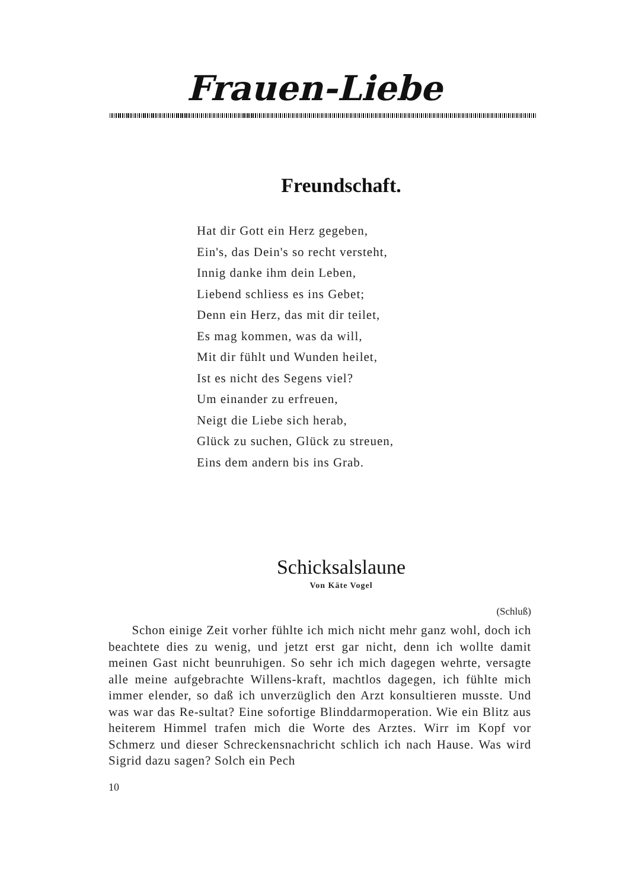Frauen-Liebe
Freundschaft.
Hat dir Gott ein Herz gegeben,
Ein's, das Dein's so recht versteht,
Innig danke ihm dein Leben,
Liebend schliess es ins Gebet;
Denn ein Herz, das mit dir teilet,
Es mag kommen, was da will,
Mit dir fühlt und Wunden heilet,
Ist es nicht des Segens viel?
Um einander zu erfreuen,
Neigt die Liebe sich herab,
Glück zu suchen, Glück zu streuen,
Eins dem andern bis ins Grab.
Schicksalslaune
Von Käte Vogel
(Schluß)
Schon einige Zeit vorher fühlte ich mich nicht mehr ganz wohl, doch ich beachtete dies zu wenig, und jetzt erst gar nicht, denn ich wollte damit meinen Gast nicht beunruhigen. So sehr ich mich dagegen wehrte, versagte alle meine aufgebrachte Willens-kraft, machtlos dagegen, ich fühlte mich immer elender, so daß ich unverzüglich den Arzt konsultieren musste. Und was war das Re-sultat? Eine sofortige Blinddarmoperation. Wie ein Blitz aus heiterem Himmel trafen mich die Worte des Arztes. Wirr im Kopf vor Schmerz und dieser Schreckensnachricht schlich ich nach Hause. Was wird Sigrid dazu sagen? Solch ein Pech
10